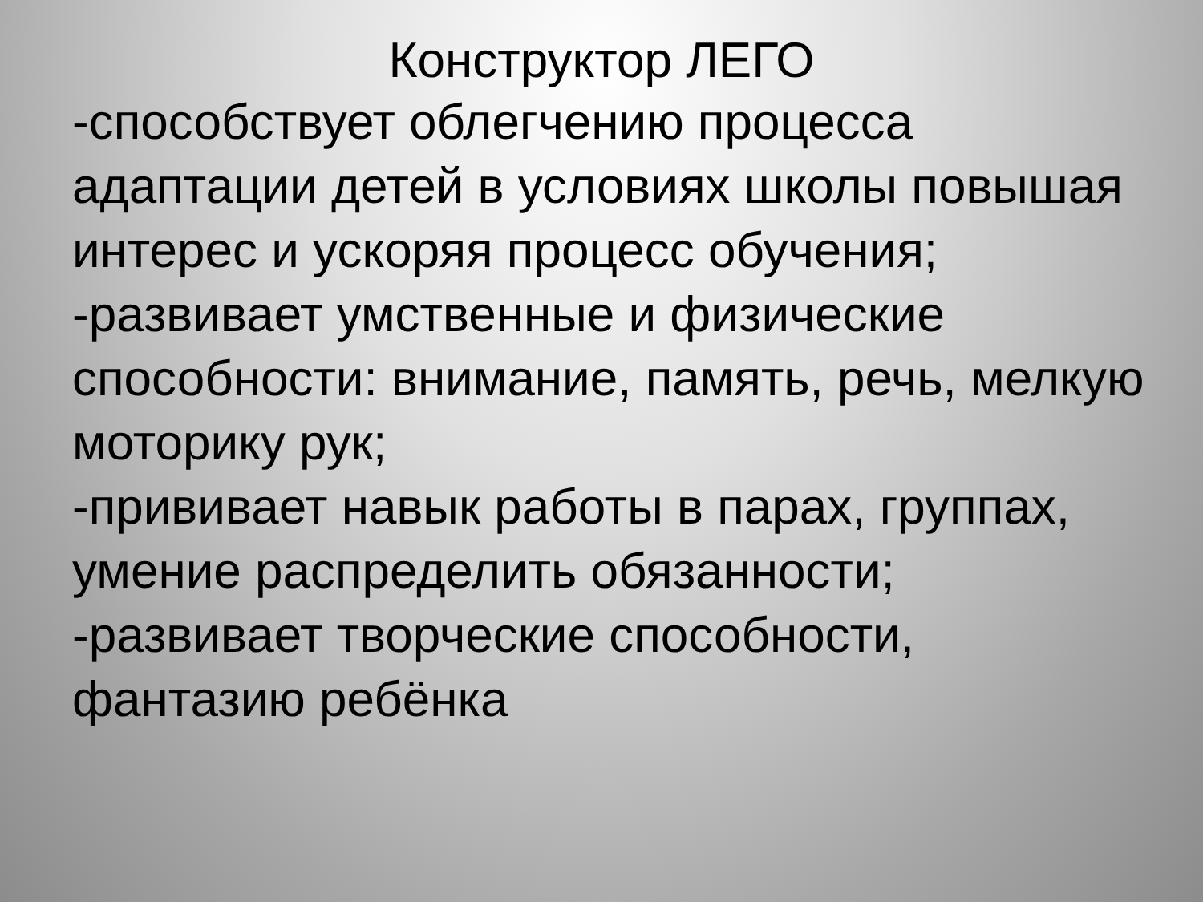Конструктор ЛЕГО
-способствует облегчению процесса адаптации детей в условиях школы повышая интерес и ускоряя процесс обучения;
-развивает умственные и физические способности: внимание, память, речь, мелкую моторику рук;
-прививает навык работы в парах, группах, умение распределить обязанности;
-развивает творческие способности, фантазию ребёнка